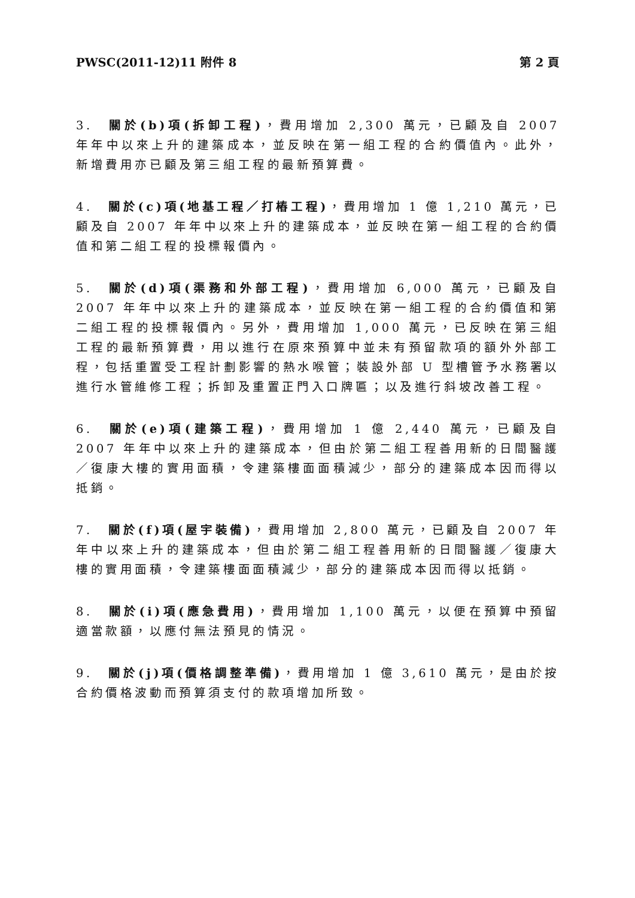PWSC(2011-12)11 附件 8 第 2 頁
3. 關於(b)項(拆卸工程)，費用增加 2,300 萬元，已顧及自 2007 年年中以來上升的建築成本，並反映在第一組工程的合約價值內。此外，新增費用亦已顧及第三組工程的最新預算費。
4. 關於(c)項(地基工程／打樁工程)，費用增加 1 億 1,210 萬元，已顧及自 2007 年年中以來上升的建築成本，並反映在第一組工程的合約價值和第二組工程的投標報價內。
5. 關於(d)項(渠務和外部工程)，費用增加 6,000 萬元，已顧及自 2007 年年中以來上升的建築成本，並反映在第一組工程的合約價值和第二組工程的投標報價內。另外，費用增加 1,000 萬元，已反映在第三組工程的最新預算費，用以進行在原來預算中並未有預留款項的額外外部工程，包括重置受工程計劃影響的熱水喉管；裝設外部 U 型槽管予水務署以進行水管維修工程；拆卸及重置正門入口牌匾；以及進行斜坡改善工程。
6. 關於(e)項(建築工程)，費用增加 1 億 2,440 萬元，已顧及自 2007 年年中以來上升的建築成本，但由於第二組工程善用新的日間醫護／復康大樓的實用面積，令建築樓面面積減少，部分的建築成本因而得以抵銷。
7. 關於(f)項(屋宇裝備)，費用增加 2,800 萬元，已顧及自 2007 年年中以來上升的建築成本，但由於第二組工程善用新的日間醫護／復康大樓的實用面積，令建築樓面面積減少，部分的建築成本因而得以抵銷。
8. 關於(i)項(應急費用)，費用增加 1,100 萬元，以便在預算中預留適當款額，以應付無法預見的情況。
9. 關於(j)項(價格調整準備)，費用增加 1 億 3,610 萬元，是由於按合約價格波動而預算須支付的款項增加所致。